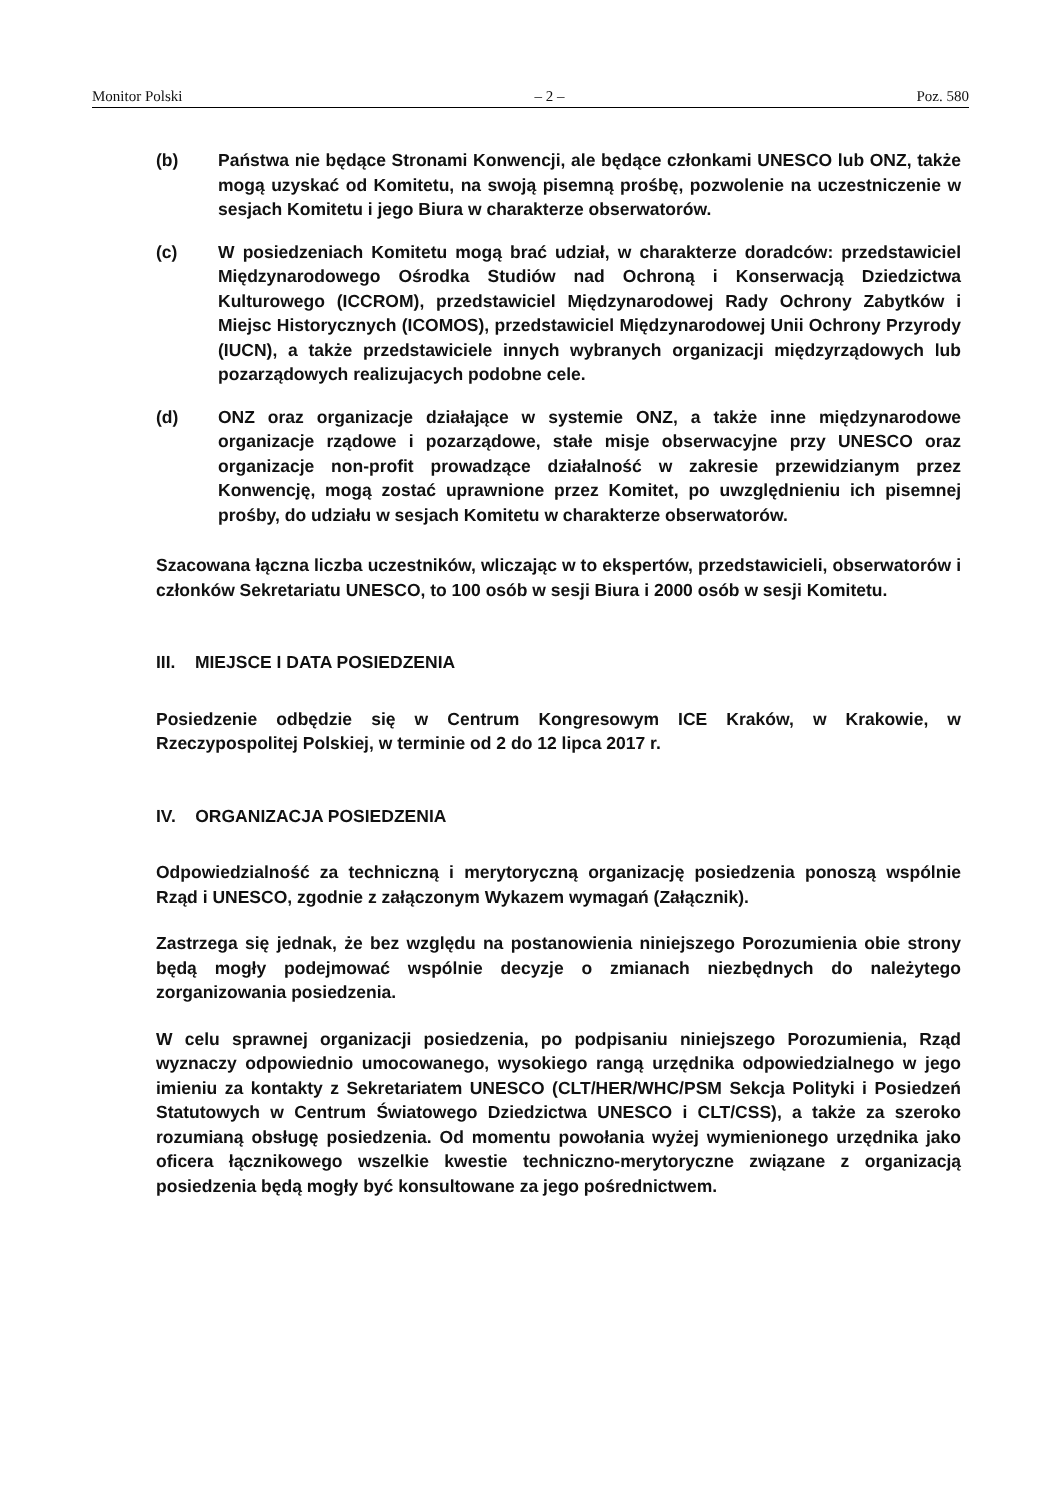Monitor Polski – 2 – Poz. 580
(b) Państwa nie będące Stronami Konwencji, ale będące członkami UNESCO lub ONZ, także mogą uzyskać od Komitetu, na swoją pisemną prośbę, pozwolenie na uczestniczenie w sesjach Komitetu i jego Biura w charakterze obserwatorów.
(c) W posiedzeniach Komitetu mogą brać udział, w charakterze doradców: przedstawiciel Międzynarodowego Ośrodka Studiów nad Ochroną i Konserwacją Dziedzictwa Kulturowego (ICCROM), przedstawiciel Międzynarodowej Rady Ochrony Zabytków i Miejsc Historycznych (ICOMOS), przedstawiciel Międzynarodowej Unii Ochrony Przyrody (IUCN), a także przedstawiciele innych wybranych organizacji międzyrządowych lub pozarządowych realizujacych podobne cele.
(d) ONZ oraz organizacje działające w systemie ONZ, a także inne międzynarodowe organizacje rządowe i pozarządowe, stałe misje obserwacyjne przy UNESCO oraz organizacje non-profit prowadzące działalność w zakresie przewidzianym przez Konwencję, mogą zostać uprawnione przez Komitet, po uwzględnieniu ich pisemnej prośby, do udziału w sesjach Komitetu w charakterze obserwatorów.
Szacowana łączna liczba uczestników, wliczając w to ekspertów, przedstawicieli, obserwatorów i członków Sekretariatu UNESCO, to 100 osób w sesji Biura i 2000 osób w sesji Komitetu.
III. MIEJSCE I DATA POSIEDZENIA
Posiedzenie odbędzie się w Centrum Kongresowym ICE Kraków, w Krakowie, w Rzeczypospolitej Polskiej, w terminie od 2 do 12 lipca 2017 r.
IV. ORGANIZACJA POSIEDZENIA
Odpowiedzialność za techniczną i merytoryczną organizację posiedzenia ponoszą wspólnie Rząd i UNESCO, zgodnie z załączonym Wykazem wymagań (Załącznik).
Zastrzega się jednak, że bez względu na postanowienia niniejszego Porozumienia obie strony będą mogły podejmować wspólnie decyzje o zmianach niezbędnych do należytego zorganizowania posiedzenia.
W celu sprawnej organizacji posiedzenia, po podpisaniu niniejszego Porozumienia, Rząd wyznaczy odpowiednio umocowanego, wysokiego rangą urzędnika odpowiedzialnego w jego imieniu za kontakty z Sekretariatem UNESCO (CLT/HER/WHC/PSM Sekcja Polityki i Posiedzeń Statutowych w Centrum Światowego Dziedzictwa UNESCO i CLT/CSS), a także za szeroko rozumianą obsługę posiedzenia. Od momentu powołania wyżej wymienionego urzędnika jako oficera łącznikowego wszelkie kwestie techniczno-merytoryczne związane z organizacją posiedzenia będą mogły być konsultowane za jego pośrednictwem.